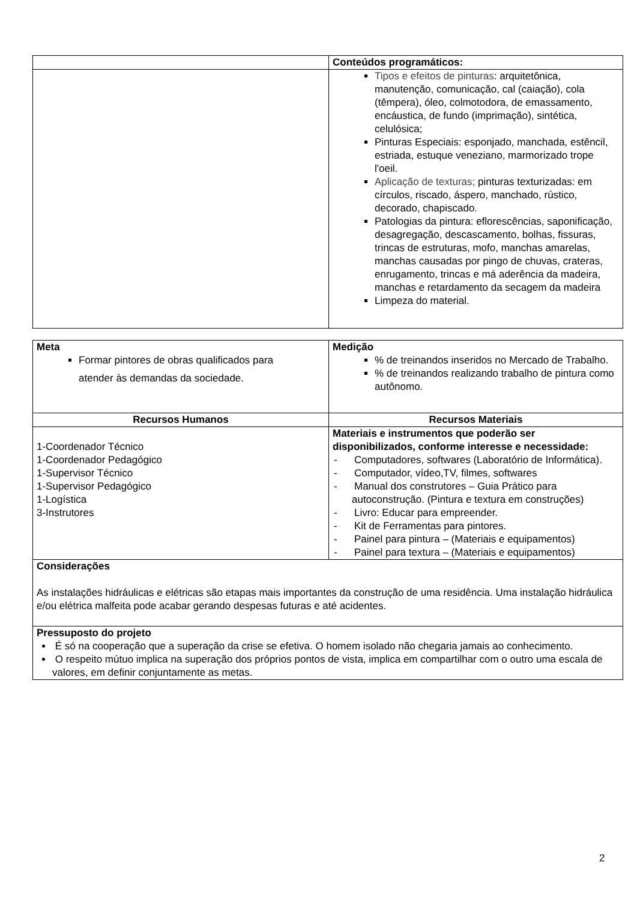| | Conteúdos programáticos: |
| | Tipos e efeitos de pinturas : arquitetônica, manutenção, comunicação, cal (caiação), cola (têmpera), óleo, colmotodora, de emassamento, encáustica, de fundo (imprimação), sintética, celulósica; Pinturas Especiais: esponjado, manchada, estêncil, estriada, estuque veneziano, marmorizado trope l'oeil. Aplicação de texturas; pinturas texturizadas: em círculos, riscado, áspero, manchado, rústico, decorado, chapiscado. Patologias da pintura: eflorescências, saponificação, desagregação, descascamento, bolhas, fissuras, trincas de estruturas, mofo, manchas amarelas, manchas causadas por pingo de chuvas, crateras, enrugamento, trincas e má aderência da madeira, manchas e retardamento da secagem da madeira Limpeza do material. |
| Meta Formar pintores de obras qualificados para atender às demandas da sociedade. | Medição % de treinandos inseridos no Mercado de Trabalho. % de treinandos realizando trabalho de pintura como autônomo. |
| Recursos Humanos | Recursos Materiais |
| 1-Coordenador Técnico 1-Coordenador Pedagógico 1-Supervisor Técnico 1-Supervisor Pedagógico 1-Logística 3-Instrutores | Materiais e instrumentos que poderão ser disponibilizados, conforme interesse e necessidade: - Computadores, softwares (Laboratório de Informática). - Computador, vídeo,TV, filmes, softwares - Manual dos construtores – Guia Prático para autoconstrução. (Pintura e textura em construções) - Livro: Educar para empreender. - Kit de Ferramentas para pintores. - Painel para pintura – (Materiais e equipamentos) - Painel para textura – (Materiais e equipamentos) |
| Considerações As instalações hidráulicas e elétricas são etapas mais importantes da construção de uma residência. Uma instalação hidráulica e/ou elétrica malfeita pode acabar gerando despesas futuras e até acidentes. | |
| Pressuposto do projeto É só na cooperação que a superação da crise se efetiva. O homem isolado não chegaria jamais ao conhecimento. O respeito mútuo implica na superação dos próprios pontos de vista, implica em compartilhar com o outro uma escala de valores, em definir conjuntamente as metas. | |
2